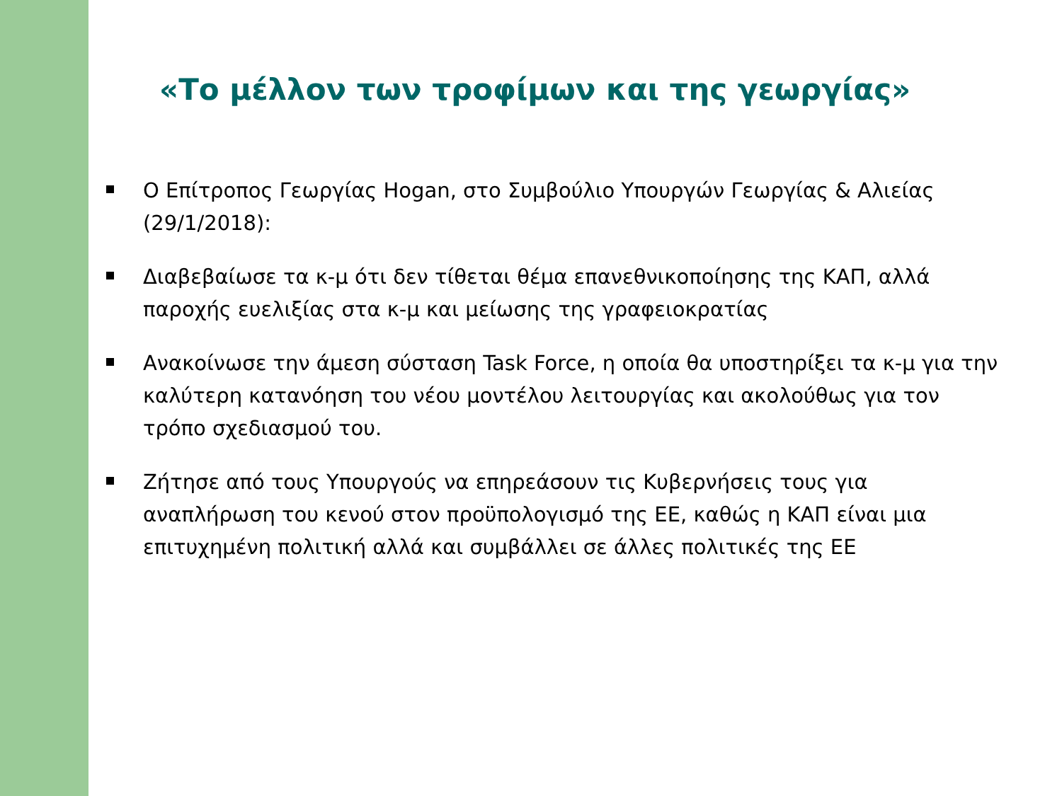«Το μέλλον των τροφίμων και της γεωργίας»
Ο Επίτροπος Γεωργίας Hogan, στο Συμβούλιο Υπουργών Γεωργίας & Αλιείας (29/1/2018):
Διαβεβαίωσε τα κ-μ ότι δεν τίθεται θέμα επανεθνικοποίησης της ΚΑΠ, αλλά παροχής ευελιξίας στα κ-μ και μείωσης της γραφειοκρατίας
Ανακοίνωσε την άμεση σύσταση Task Force, η οποία θα υποστηρίξει τα κ-μ για την καλύτερη κατανόηση του νέου μοντέλου λειτουργίας και ακολούθως για τον τρόπο σχεδιασμού του.
Ζήτησε από τους Υπουργούς να επηρεάσουν τις Κυβερνήσεις τους για αναπλήρωση του κενού στον προϋπολογισμό της ΕΕ, καθώς η ΚΑΠ είναι μια επιτυχημένη πολιτική αλλά και συμβάλλει σε άλλες πολιτικές της ΕΕ